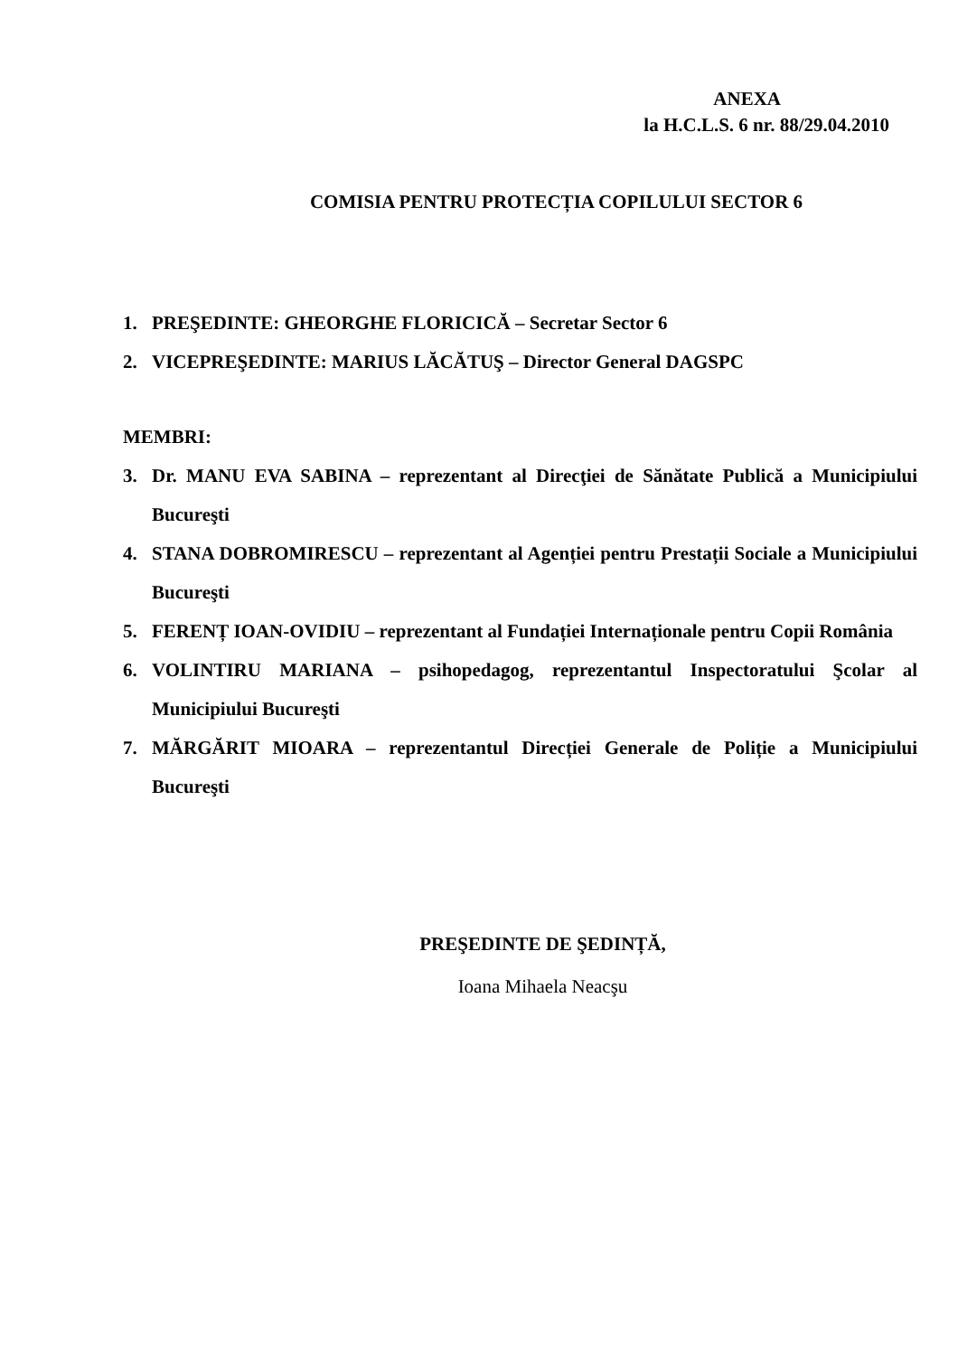ANEXA
la H.C.L.S. 6 nr. 88/29.04.2010
COMISIA PENTRU PROTECȚIA COPILULUI SECTOR 6
1. PREŞEDINTE: GHEORGHE FLORICICĂ – Secretar Sector 6
2. VICEPREŞEDINTE: MARIUS LĂCĂTUŞ – Director General DAGSPC
MEMBRI:
3. Dr. MANU EVA SABINA – reprezentant al Direcţiei de Sănătate Publică a Municipiului Bucureşti
4. STANA DOBROMIRESCU – reprezentant al Agenției pentru Prestații Sociale a Municipiului Bucureşti
5. FERENȚ IOAN-OVIDIU – reprezentant al Fundației Internaționale pentru Copii România
6. VOLINTIRU MARIANA – psihopedagog, reprezentantul Inspectoratului Şcolar al Municipiului Bucureşti
7. MĂRGĂRIT MIOARA – reprezentantul Direcției Generale de Poliție a Municipiului Bucureşti
PREŞEDINTE DE ŞEDINȚĂ,
Ioana Mihaela Neacşu